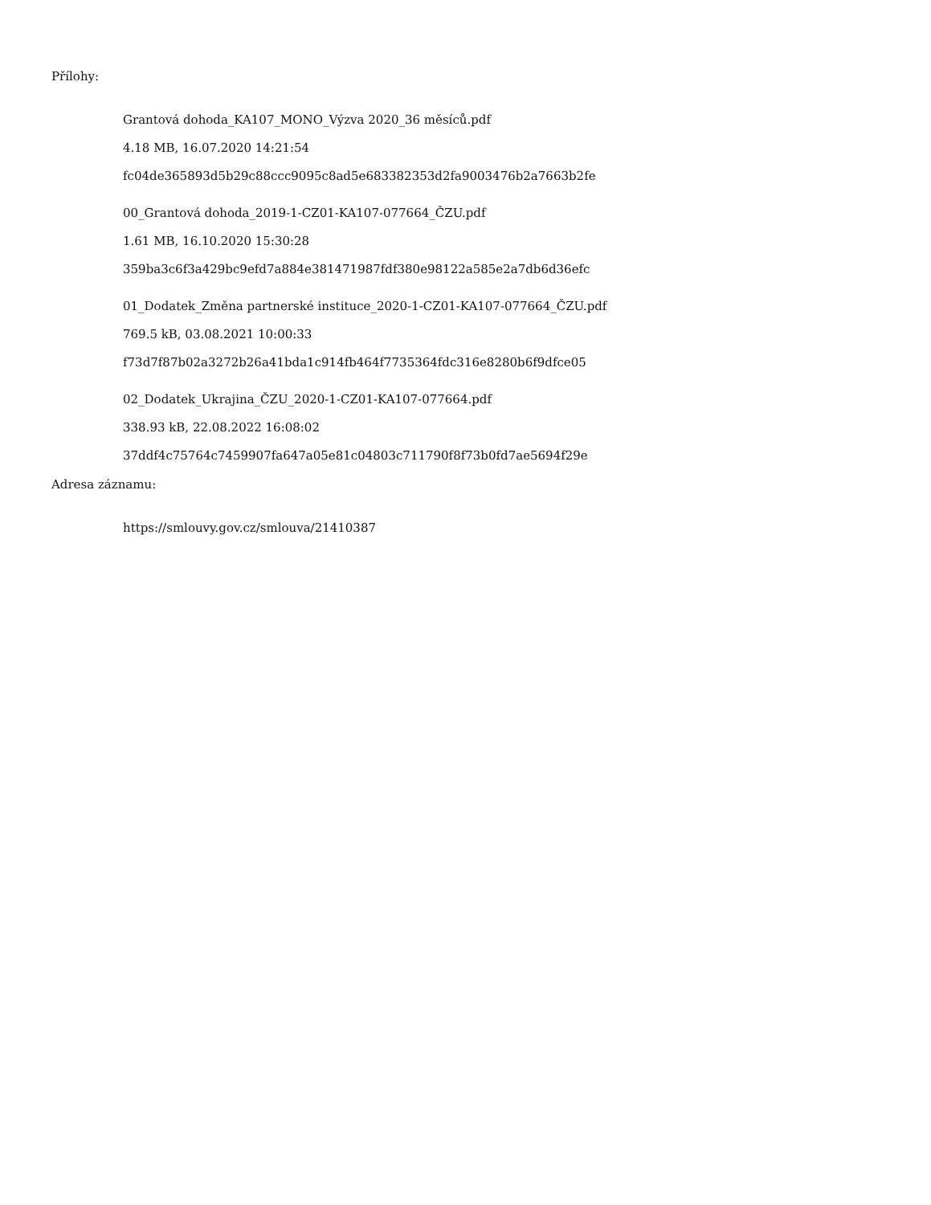Přílohy:
Grantová dohoda_KA107_MONO_Výzva 2020_36 měsíců.pdf
4.18 MB, 16.07.2020 14:21:54
fc04de365893d5b29c88ccc9095c8ad5e683382353d2fa9003476b2a7663b2fe
00_Grantová dohoda_2019-1-CZ01-KA107-077664_ČZU.pdf
1.61 MB, 16.10.2020 15:30:28
359ba3c6f3a429bc9efd7a884e381471987fdf380e98122a585e2a7db6d36efc
01_Dodatek_Změna partnerské instituce_2020-1-CZ01-KA107-077664_ČZU.pdf
769.5 kB, 03.08.2021 10:00:33
f73d7f87b02a3272b26a41bda1c914fb464f7735364fdc316e8280b6f9dfce05
02_Dodatek_Ukrajina_ČZU_2020-1-CZ01-KA107-077664.pdf
338.93 kB, 22.08.2022 16:08:02
37ddf4c75764c7459907fa647a05e81c04803c711790f8f73b0fd7ae5694f29e
Adresa záznamu:
https://smlouvy.gov.cz/smlouva/21410387